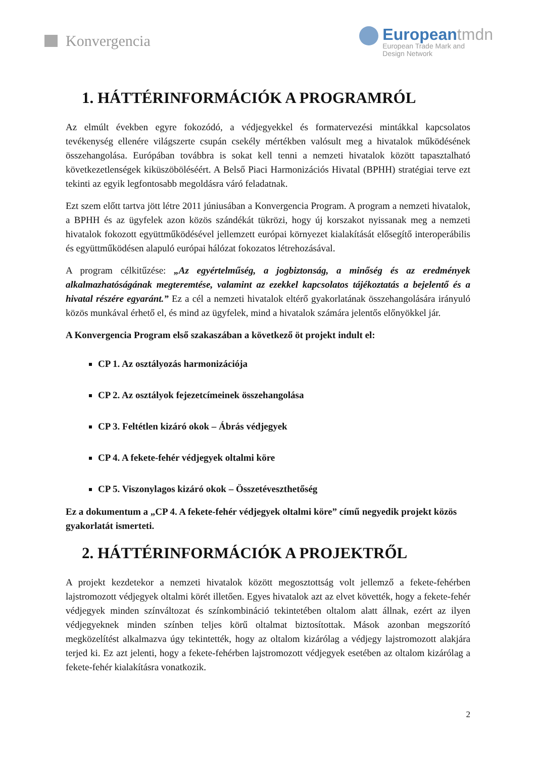Konvergencia
Europeantmdn
European Trade Mark and
Design Network
1. HÁTTÉRINFORMÁCIÓK A PROGRAMRÓL
Az elmúlt években egyre fokozódó, a védjegyekkel és formatervezési mintákkal kapcsolatos tevékenység ellenére világszerte csupán csekély mértékben valósult meg a hivatalok működésének összehangolása. Európában továbbra is sokat kell tenni a nemzeti hivatalok között tapasztalható következetlenségek kiküszöböléséért. A Belső Piaci Harmonizációs Hivatal (BPHH) stratégiai terve ezt tekinti az egyik legfontosabb megoldásra váró feladatnak.
Ezt szem előtt tartva jött létre 2011 júniusában a Konvergencia Program. A program a nemzeti hivatalok, a BPHH és az ügyfelek azon közös szándékát tükrözi, hogy új korszakot nyissanak meg a nemzeti hivatalok fokozott együttműködésével jellemzett európai környezet kialakítását elősegítő interoperábilis és együttműködésen alapuló európai hálózat fokozatos létrehozásával.
A program célkitűzése: „Az egyértelműség, a jogbiztonság, a minőség és az eredmények alkalmazhatóságának megteremtése, valamint az ezekkel kapcsolatos tájékoztatás a bejelentő és a hivatal részére egyaránt.” Ez a cél a nemzeti hivatalok eltérő gyakorlatának összehangolására irányuló közös munkával érhető el, és mind az ügyfelek, mind a hivatalok számára jelentős előnyökkel jár.
A Konvergencia Program első szakaszában a következő öt projekt indult el:
CP 1. Az osztályozás harmonizációja
CP 2. Az osztályok fejezetcímeinek összehangolása
CP 3. Feltétlen kizáró okok – Ábrás védjegyek
CP 4. A fekete-fehér védjegyek oltalmi köre
CP 5. Viszonylagos kizáró okok – Összetéveszthetőség
Ez a dokumentum a „CP 4. A fekete-fehér védjegyek oltalmi köre” című negyedik projekt közös gyakorlatát ismerteti.
2. HÁTTÉRINFORMÁCIÓK A PROJEKTRŐL
A projekt kezdetekor a nemzeti hivatalok között megosztottság volt jellemző a fekete-fehérben lajstromozott védjegyek oltalmi körét illetően. Egyes hivatalok azt az elvet követték, hogy a fekete-fehér védjegyek minden színváltozat és színkombináció tekintetében oltalom alatt állnak, ezért az ilyen védjegyeknek minden színben teljes körű oltalmat biztosítottak. Mások azonban megszorító megközelítést alkalmazva úgy tekintették, hogy az oltalom kizárólag a védjegy lajstromozott alakjára terjed ki. Ez azt jelenti, hogy a fekete-fehérben lajstromozott védjegyek esetében az oltalom kizárólag a fekete-fehér kialakításra vonatkozik.
2